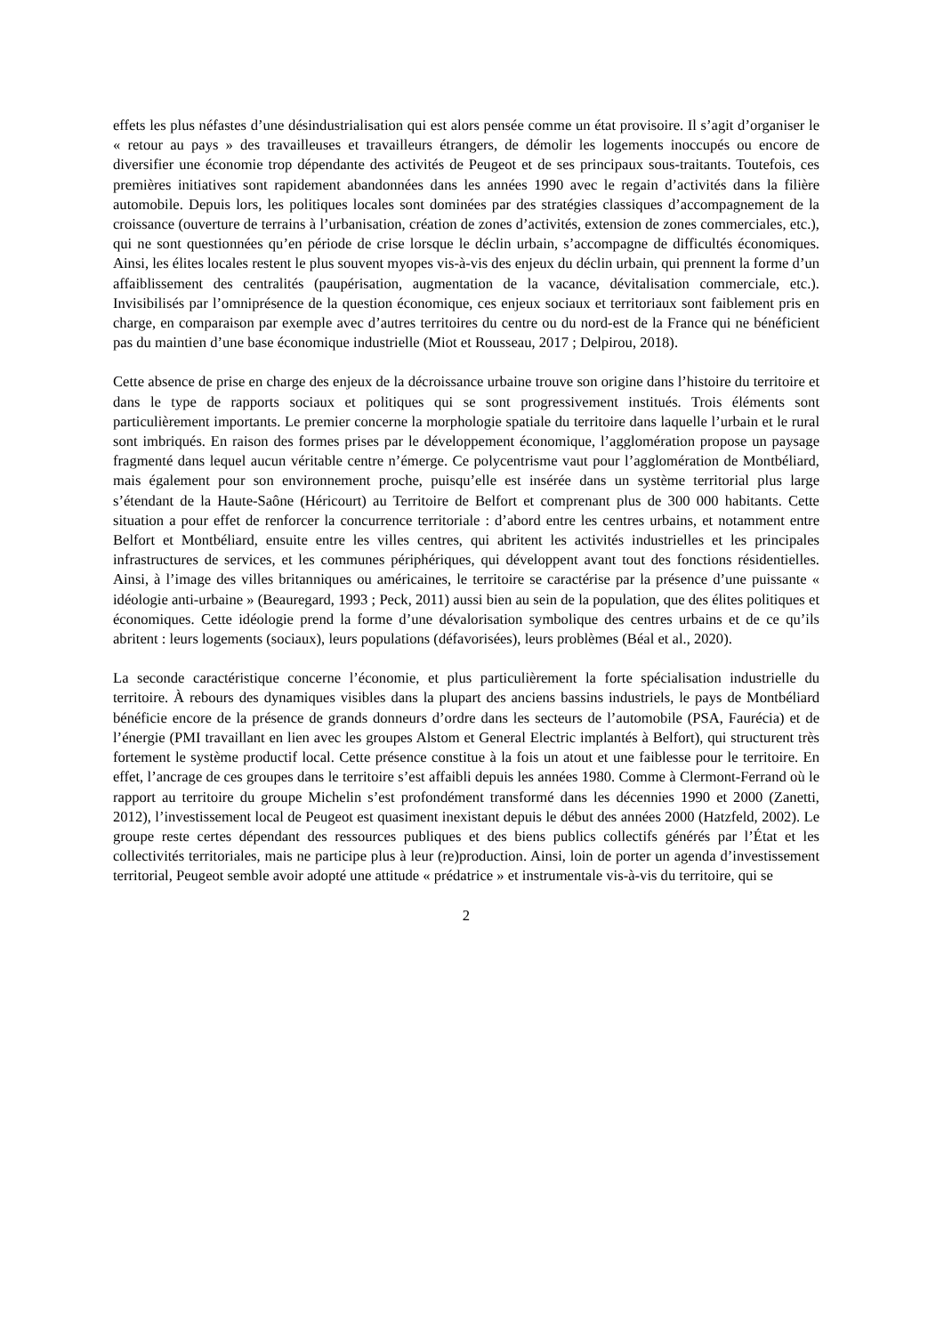effets les plus néfastes d’une désindustrialisation qui est alors pensée comme un état provisoire. Il s’agit d’organiser le « retour au pays » des travailleuses et travailleurs étrangers, de démolir les logements inoccupés ou encore de diversifier une économie trop dépendante des activités de Peugeot et de ses principaux sous-traitants. Toutefois, ces premières initiatives sont rapidement abandonnées dans les années 1990 avec le regain d’activités dans la filière automobile. Depuis lors, les politiques locales sont dominées par des stratégies classiques d’accompagnement de la croissance (ouverture de terrains à l’urbanisation, création de zones d’activités, extension de zones commerciales, etc.), qui ne sont questionnées qu’en période de crise lorsque le déclin urbain, s’accompagne de difficultés économiques. Ainsi, les élites locales restent le plus souvent myopes vis-à-vis des enjeux du déclin urbain, qui prennent la forme d’un affaiblissement des centralités (paupérisation, augmentation de la vacance, dévitalisation commerciale, etc.). Invisibilisés par l’omniprésence de la question économique, ces enjeux sociaux et territoriaux sont faiblement pris en charge, en comparaison par exemple avec d’autres territoires du centre ou du nord-est de la France qui ne bénéficient pas du maintien d’une base économique industrielle (Miot et Rousseau, 2017 ; Delpirou, 2018).
Cette absence de prise en charge des enjeux de la décroissance urbaine trouve son origine dans l’histoire du territoire et dans le type de rapports sociaux et politiques qui se sont progressivement institués. Trois éléments sont particulièrement importants. Le premier concerne la morphologie spatiale du territoire dans laquelle l’urbain et le rural sont imbriqués. En raison des formes prises par le développement économique, l’agglomération propose un paysage fragmenté dans lequel aucun véritable centre n’émerge. Ce polycentrisme vaut pour l’agglomération de Montbéliard, mais également pour son environnement proche, puisqu’elle est insérée dans un système territorial plus large s’étendant de la Haute-Saône (Héricourt) au Territoire de Belfort et comprenant plus de 300 000 habitants. Cette situation a pour effet de renforcer la concurrence territoriale : d’abord entre les centres urbains, et notamment entre Belfort et Montbéliard, ensuite entre les villes centres, qui abritent les activités industrielles et les principales infrastructures de services, et les communes périphériques, qui développent avant tout des fonctions résidentielles. Ainsi, à l’image des villes britanniques ou américaines, le territoire se caractérise par la présence d’une puissante « idéologie anti-urbaine » (Beauregard, 1993 ; Peck, 2011) aussi bien au sein de la population, que des élites politiques et économiques. Cette idéologie prend la forme d’une dévalorisation symbolique des centres urbains et de ce qu’ils abritent : leurs logements (sociaux), leurs populations (défavorisées), leurs problèmes (Béal et al., 2020).
La seconde caractéristique concerne l’économie, et plus particulièrement la forte spécialisation industrielle du territoire. À rebours des dynamiques visibles dans la plupart des anciens bassins industriels, le pays de Montbéliard bénéficie encore de la présence de grands donneurs d’ordre dans les secteurs de l’automobile (PSA, Faurécia) et de l’énergie (PMI travaillant en lien avec les groupes Alstom et General Electric implantés à Belfort), qui structurent très fortement le système productif local. Cette présence constitue à la fois un atout et une faiblesse pour le territoire. En effet, l’ancrage de ces groupes dans le territoire s’est affaibli depuis les années 1980. Comme à Clermont-Ferrand où le rapport au territoire du groupe Michelin s’est profondément transformé dans les décennies 1990 et 2000 (Zanetti, 2012), l’investissement local de Peugeot est quasiment inexistant depuis le début des années 2000 (Hatzfeld, 2002). Le groupe reste certes dépendant des ressources publiques et des biens publics collectifs générés par l’État et les collectivités territoriales, mais ne participe plus à leur (re)production. Ainsi, loin de porter un agenda d’investissement territorial, Peugeot semble avoir adopté une attitude « prédatrice » et instrumentale vis-à-vis du territoire, qui se
2